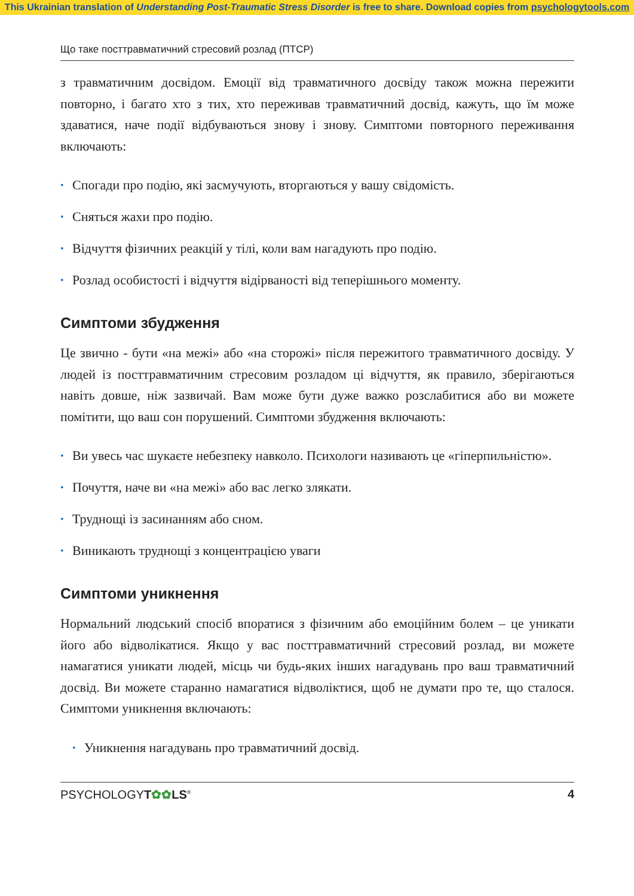This Ukrainian translation of Understanding Post-Traumatic Stress Disorder is free to share. Download copies from psychologytools.com
Що таке посттравматичний стресовий розлад (ПТСР)
з травматичним досвідом. Емоції від травматичного досвіду також можна пережити повторно, і багато хто з тих, хто переживав травматичний досвід, кажуть, що їм може здаватися, наче події відбуваються знову і знову. Симптоми повторного переживання включають:
• Спогади про подію, які засмучують, вторгаються у вашу свідомість.
• Сняться жахи про подію.
• Відчуття фізичних реакцій у тілі, коли вам нагадують про подію.
• Розлад особистості і відчуття відірваності від теперішнього моменту.
Симптоми збудження
Це звично - бути «на межі» або «на сторожі» після пережитого травматичного досвіду. У людей із посттравматичним стресовим розладом ці відчуття, як правило, зберігаються навіть довше, ніж зазвичай. Вам може бути дуже важко розслабитися або ви можете помітити, що ваш сон порушений. Симптоми збудження включають:
• Ви увесь час шукаєте небезпеку навколо. Психологи називають це «гіперпильністю».
• Почуття, наче ви «на межі» або вас легко злякати.
• Труднощі із засинанням або сном.
• Виникають труднощі з концентрацією уваги
Симптоми уникнення
Нормальний людський спосіб впоратися з фізичним або емоційним болем – це уникати його або відволікатися. Якщо у вас посттравматичний стресовий розлад, ви можете намагатися уникати людей, місць чи будь-яких інших нагадувань про ваш травматичний досвід. Ви можете старанно намагатися відволіктися, щоб не думати про те, що сталося. Симптоми уникнення включають:
• Уникнення нагадувань про травматичний досвід.
PSYCHOLOGYT✿✿LS<sup>®</sup> 4